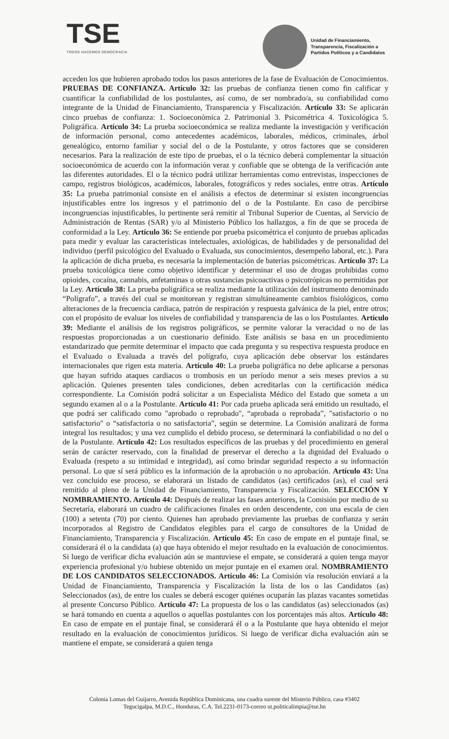TSE
TODOS HACEMOS DEMOCRACIA
Unidad de Financiamiento,
Transparencia, Fiscalización a
Partidos Políticos y a Candidatos
acceden los que hubieren aprobado todos los pasos anteriores de la fase de Evaluación de Conocimientos. PRUEBAS DE CONFIANZA. Artículo 32: las pruebas de confianza tienen como fin calificar y cuantificar la confiabilidad de los postulantes, así como, de ser nombrado/a, su confiabilidad como integrante de la Unidad de Financiamiento, Transparencia y Fiscalización. Artículo 33: Se aplicarán cinco pruebas de confianza: 1. Socioeconómica 2. Patrimonial 3. Psicométrica 4. Toxicológica 5. Poligráfica. Artículo 34: La prueba socioeconómica se realiza mediante la investigación y verificación de información personal, como antecedentes académicos, laborales, médicos, criminales, árbol genealógico, entorno familiar y social del o de la Postulante, y otros factores que se consideren necesarios. Para la realización de este tipo de pruebas, el o la técnico deberá complementar la situación socioeconómica de acuerdo con la información veraz y confiable que se obtenga de la verificación ante las diferentes autoridades. El o la técnico podrá utilizar herramientas como entrevistas, inspecciones de campo, registros biológicos, académicos, laborales, fotográficos y redes sociales, entre otras. Artículo 35: La prueba patrimonial consiste en el análisis a efectos de determinar si existen incongruencias injustificables entre los ingresos y el patrimonio del o de la Postulante. En caso de percibirse incongruencias injustificables, lo pertinente será remitir al Tribunal Superior de Cuentas, al Servicio de Administración de Rentas (SAR) y/o al Ministerio Público los hallazgos, a fin de que se proceda de conformidad a la Ley. Artículo 36: Se entiende por prueba psicométrica el conjunto de pruebas aplicadas para medir y evaluar las características intelectuales, axiológicas, de habilidades y de personalidad del individuo (perfil psicológico del Evaluado o Evaluada, sus conocimientos, desempeño laboral, etc.). Para la aplicación de dicha prueba, es necesaria la implementación de baterías psicométricas. Artículo 37: La prueba toxicológica tiene como objetivo identificar y determinar el uso de drogas prohibidas como opioides, cocaína, cannabis, anfetaminas u otras sustancias psicoactivas o psicotrópicas no permitidas por la Ley. Artículo 38: La prueba poligráfica se realiza mediante la utilización del instrumento denominado “Polígrafo”, a través del cual se monitorean y registran simultáneamente cambios fisiológicos, como alteraciones de la frecuencia cardiaca, patrón de respiración y respuesta galvánica de la piel, entre otros; con el propósito de evaluar los niveles de confiabilidad y transparencia de las o los Postulantes. Artículo 39: Mediante el análisis de los registros poligráficos, se permite valorar la veracidad o no de las respuestas proporcionadas a un cuestionario definido. Este análisis se basa en un procedimiento estandarizado que permite determinar el impacto que cada pregunta y su respectiva respuesta produce en el Evaluado o Evaluada a través del polígrafo, cuya aplicación debe observar los estándares internacionales que rigen esta materia. Artículo 40: La prueba poligráfica no debe aplicarse a personas que hayan sufrido ataques cardiacos o trombosis en un período menor a seis meses previos a su aplicación. Quienes presenten tales condiciones, deben acreditarlas con la certificación médica correspondiente. La Comisión podrá solicitar a un Especialista Médico del Estado que someta a un segundo examen al o a la Postulante. Artículo 41: Por cada prueba aplicada será emitido un resultado, el que podrá ser calificado como "aprobado o reprobado", “aprobada o reprobada”, "satisfactorio o no satisfactorio" o “satisfactoria o no satisfactoria”, según se determine. La Comisión analizará de forma integral los resultados; y una vez cumplido el debido proceso, se determinará la confiabilidad o no del o de la Postulante. Artículo 42: Los resultados específicos de las pruebas y del procedimiento en general serán de carácter reservado, con la finalidad de preservar el derecho a la dignidad del Evaluado o Evaluada (respeto a su intimidad e integridad), así como brindar seguridad respecto a su información personal. Lo que sí será público es la información de la aprobación o no aprobación. Artículo 43: Una vez concluido ese proceso, se elaborará un listado de candidatos (as) certificados (as), el cual será remitido al pleno de la Unidad de Financiamiento, Transparencia y Fiscalización. SELECCIÓN Y NOMBRAMIENTO. Artículo 44: Después de realizar las fases anteriores, la Comisión por medio de su Secretaría, elaborará un cuadro de calificaciones finales en orden descendente, con una escala de cien (100) a setenta (70) por ciento. Quienes han aprobado previamente las pruebas de confianza y serán incorporados al Registro de Candidatos elegibles para el cargo de consultores de la Unidad de Financiamiento, Transparencia y Fiscalización. Artículo 45: En caso de empate en el puntaje final, se considerará él o la candidata (a) que haya obtenido el mejor resultado en la evaluación de conocimientos. Si luego de verificar dicha evaluación aún se mantuviese el empate, se considerará a quien tenga mayor experiencia profesional y/o hubiese obtenido un mejor puntaje en el examen oral. NOMBRAMIENTO DE LOS CANDIDATOS SELECCIONADOS. Artículo 46: La Comisión vía resolución enviará a la Unidad de Financiamiento, Transparencia y Fiscalización la lista de los o las Candidatos (as) Seleccionados (as), de entre los cuales se deberá escoger quiénes ocuparán las plazas vacantes sometidas al presente Concurso Público. Artículo 47: La propuesta de los o las candidatos (as) seleccionados (as) se hará tomando en cuenta a aquellos o aquellas postulantes con los porcentajes más altos. Artículo 48: En caso de empate en el puntaje final, se considerará él o a la Postulante que haya obtenido el mejor resultado en la evaluación de conocimientos jurídicos. Si luego de verificar dicha evaluación aún se mantiene el empate, se considerará a quien tenga
Colonia Lomas del Guijarro, Avenida República Dominicana, una cuadra sureste del Misterio Público, casa #3402
Tegucigalpa, M.D.C., Honduras, C.A. Tel.2231-0173-correo ut.politicalimpia@tse.hn